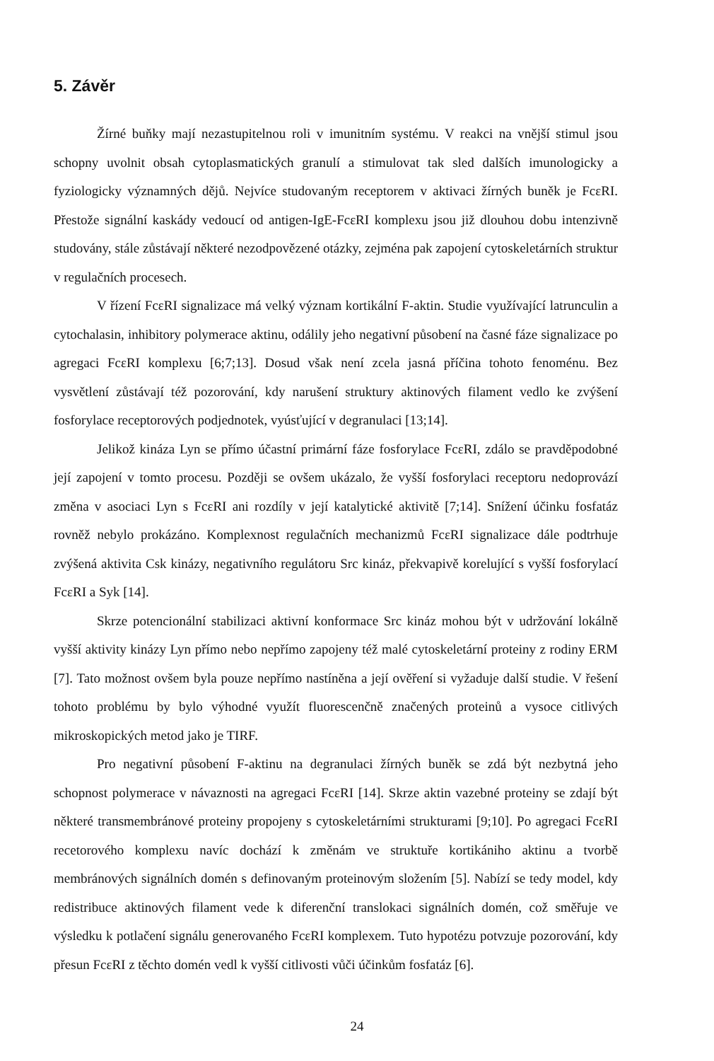5. Závěr
Žírné buňky mají nezastupitelnou roli v imunitním systému. V reakci na vnější stimul jsou schopny uvolnit obsah cytoplasmatických granulí a stimulovat tak sled dalších imunologicky a fyziologicky významných dějů. Nejvíce studovaným receptorem v aktivaci žírných buněk je FcεRI. Přestože signální kaskády vedoucí od antigen-IgE-FcεRI komplexu jsou již dlouhou dobu intenzivně studovány, stále zůstávají některé nezodpovězené otázky, zejména pak zapojení cytoskeletárních struktur v regulačních procesech.
V řízení FcεRI signalizace má velký význam kortikální F-aktin. Studie využívající latrunculin a cytochalasin, inhibitory polymerace aktinu, odálily jeho negativní působení na časné fáze signalizace po agregaci FcεRI komplexu [6;7;13]. Dosud však není zcela jasná příčina tohoto fenoménu. Bez vysvětlení zůstávají též pozorování, kdy narušení struktury aktinových filament vedlo ke zvýšení fosforylace receptorových podjednotek, vyúsťující v degranulaci [13;14].
Jelikož kináza Lyn se přímo účastní primární fáze fosforylace FcεRI, zdálo se pravděpodobné její zapojení v tomto procesu. Později se ovšem ukázalo, že vyšší fosforylaci receptoru nedoprovází změna v asociaci Lyn s FcεRI ani rozdíly v její katalytické aktivitě [7;14]. Snížení účinku fosfatáz rovněž nebylo prokázáno. Komplexnost regulačních mechanizmů FcεRI signalizace dále podtrhuje zvýšená aktivita Csk kinázy, negativního regulátoru Src kináz, překvapivě korelující s vyšší fosforylací FcεRI a Syk [14].
Skrze potencionální stabilizaci aktivní konformace Src kináz mohou být v udržování lokálně vyšší aktivity kinázy Lyn přímo nebo nepřímo zapojeny též malé cytoskeletární proteiny z rodiny ERM [7]. Tato možnost ovšem byla pouze nepřímo nastíněna a její ověření si vyžaduje další studie. V řešení tohoto problému by bylo výhodné využít fluorescenčně značených proteinů a vysoce citlivých mikroskopických metod jako je TIRF.
Pro negativní působení F-aktinu na degranulaci žírných buněk se zdá být nezbytná jeho schopnost polymerace v návaznosti na agregaci FcεRI [14]. Skrze aktin vazebné proteiny se zdají být některé transmembránové proteiny propojeny s cytoskeletárními strukturami [9;10]. Po agregaci FcεRI recetorového komplexu navíc dochází k změnám ve struktuře kortikániho aktinu a tvorbě membránových signálních domén s definovaným proteinovým složením [5]. Nabízí se tedy model, kdy redistribuce aktinových filament vede k diferenční translokaci signálních domén, což směřuje ve výsledku k potlačení signálu generovaného FcεRI komplexem. Tuto hypotézu potvzuje pozorování, kdy přesun FcεRI z těchto domén vedl k vyšší citlivosti vůči účinkům fosfatáz [6].
24